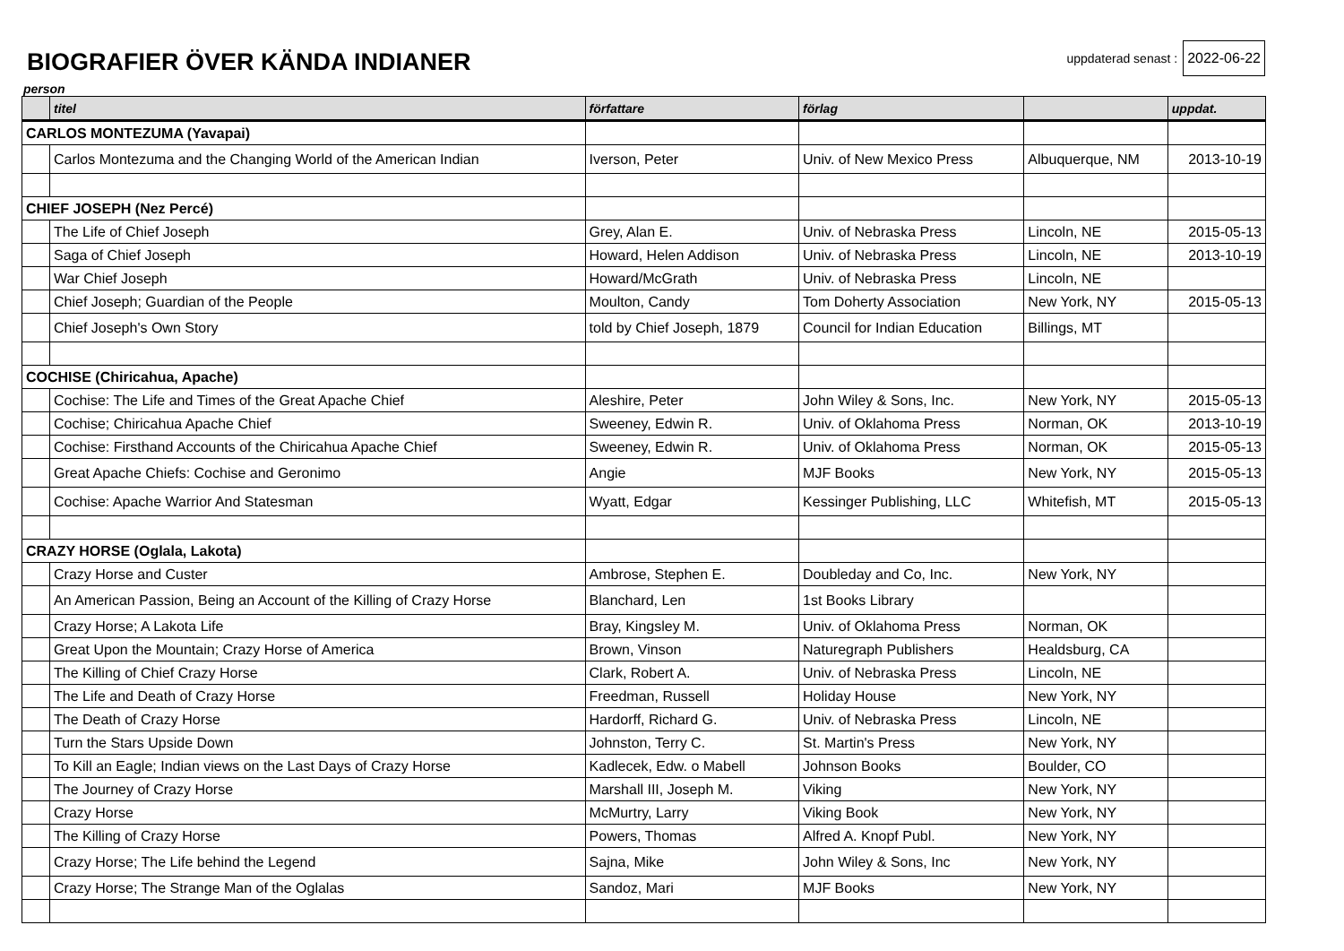BIOGRAFIER ÖVER KÄNDA INDIANER
uppdaterad senast : 2022-06-22
person
| | titel | författare | förlag | | uppdat. |
| --- | --- | --- | --- | --- | --- |
| CARLOS MONTEZUMA (Yavapai) | | | | | |
| | Carlos Montezuma and the Changing World of the American Indian | Iverson, Peter | Univ. of New Mexico Press | Albuquerque, NM | 2013-10-19 |
| CHIEF JOSEPH (Nez Percé) | | | | | |
| | The Life of Chief Joseph | Grey, Alan E. | Univ. of Nebraska Press | Lincoln, NE | 2015-05-13 |
| | Saga of Chief Joseph | Howard, Helen Addison | Univ. of Nebraska Press | Lincoln, NE | 2013-10-19 |
| | War Chief Joseph | Howard/McGrath | Univ. of Nebraska Press | Lincoln, NE | |
| | Chief Joseph; Guardian of the People | Moulton, Candy | Tom Doherty Association | New York, NY | 2015-05-13 |
| | Chief Joseph's Own Story | told by Chief Joseph, 1879 | Council for Indian Education | Billings, MT | |
| COCHISE (Chiricahua, Apache) | | | | | |
| | Cochise: The Life and Times of the Great Apache Chief | Aleshire, Peter | John Wiley & Sons, Inc. | New York, NY | 2015-05-13 |
| | Cochise; Chiricahua Apache Chief | Sweeney, Edwin R. | Univ. of Oklahoma Press | Norman, OK | 2013-10-19 |
| | Cochise: Firsthand Accounts of the Chiricahua Apache Chief | Sweeney, Edwin R. | Univ. of Oklahoma Press | Norman, OK | 2015-05-13 |
| | Great Apache Chiefs: Cochise and Geronimo | Angie | MJF Books | New York, NY | 2015-05-13 |
| | Cochise: Apache Warrior And Statesman | Wyatt, Edgar | Kessinger Publishing, LLC | Whitefish, MT | 2015-05-13 |
| CRAZY HORSE (Oglala, Lakota) | | | | | |
| | Crazy Horse and Custer | Ambrose, Stephen E. | Doubleday and Co, Inc. | New York, NY | |
| | An American Passion, Being an Account of the Killing of Crazy Horse | Blanchard, Len | 1st Books Library | | |
| | Crazy Horse; A Lakota Life | Bray, Kingsley M. | Univ. of Oklahoma Press | Norman, OK | |
| | Great Upon the Mountain; Crazy Horse of America | Brown, Vinson | Naturegraph Publishers | Healdsburg, CA | |
| | The Killing of Chief Crazy Horse | Clark, Robert A. | Univ. of Nebraska Press | Lincoln, NE | |
| | The Life and Death of Crazy Horse | Freedman, Russell | Holiday House | New York, NY | |
| | The Death of Crazy Horse | Hardorff, Richard G. | Univ. of Nebraska Press | Lincoln, NE | |
| | Turn the Stars Upside Down | Johnston, Terry C. | St. Martin's Press | New York, NY | |
| | To Kill an Eagle; Indian views on the Last Days of Crazy Horse | Kadlecek, Edw. o Mabell | Johnson Books | Boulder, CO | |
| | The Journey of Crazy Horse | Marshall III, Joseph M. | Viking | New York, NY | |
| | Crazy Horse | McMurtry, Larry | Viking Book | New York, NY | |
| | The Killing of Crazy Horse | Powers, Thomas | Alfred A. Knopf Publ. | New York, NY | |
| | Crazy Horse; The Life behind the Legend | Sajna, Mike | John Wiley & Sons, Inc | New York, NY | |
| | Crazy Horse; The Strange Man of the Oglalas | Sandoz, Mari | MJF Books | New York, NY | |